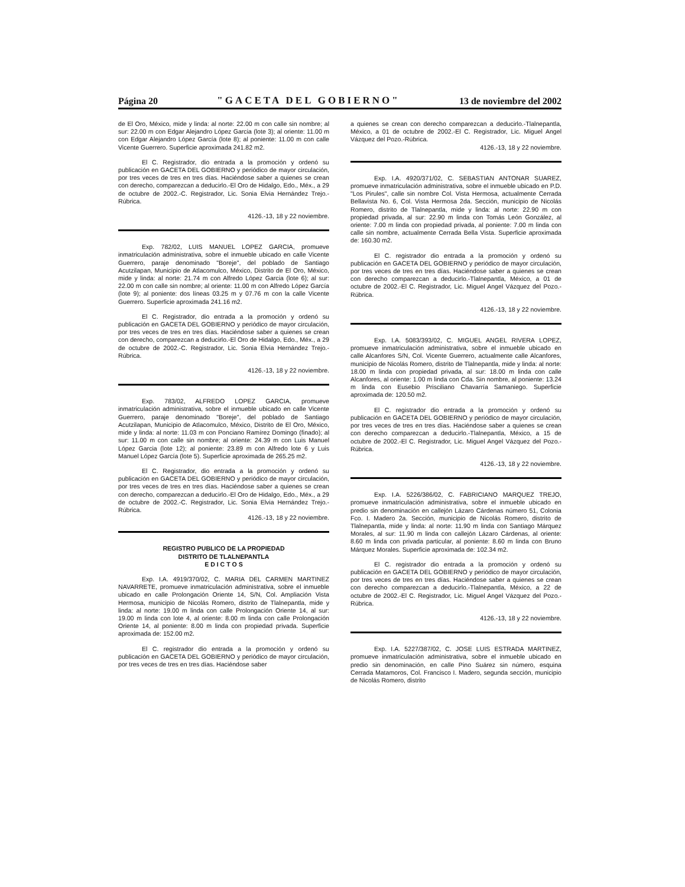Página 20 "GACETA DEL GOBIERNO" 13 de noviembre del 2002
de El Oro, México, mide y linda: al norte: 22.00 m con calle sin nombre; al sur: 22.00 m con Edgar Alejandro López Garcia (lote 3); al oriente: 11.00 m con Edgar Alejandro López García (lote 8); al poniente: 11.00 m con calle Vicente Guerrero. Superficie aproximada 241.82 m2.
El C. Registrador, dio entrada a la promoción y ordenó su publicación en GACETA DEL GOBIERNO y periódico de mayor circulación, por tres veces de tres en tres días. Haciéndose saber a quienes se crean con derecho, comparezcan a deducirlo.-El Oro de Hidalgo, Edo., Méx., a 29 de octubre de 2002.-C. Registrador, Lic. Sonia Elvia Hernández Trejo.-Rúbrica.
4126.-13, 18 y 22 noviembre.
Exp. 782/02, LUIS MANUEL LOPEZ GARCIA, promueve inmatriculación administrativa, sobre el inmueble ubicado en calle Vicente Guerrero, paraje denominado "Boreje", del poblado de Santiago Acutzilapan, Municipio de Atlacomulco, México, Distrito de El Oro, México, mide y linda: al norte: 21.74 m con Alfredo López Garcia (lote 6); al sur: 22.00 m con calle sin nombre; al oriente: 11.00 m con Alfredo López García (lote 9); al poniente: dos líneas 03.25 m y 07.76 m con la calle Vicente Guerrero. Superficie aproximada 241.16 m2.
El C. Registrador, dio entrada a la promoción y ordenó su publicación en GACETA DEL GOBIERNO y periódico de mayor circulación, por tres veces de tres en tres días. Haciéndose saber a quienes se crean con derecho, comparezcan a deducirlo.-El Oro de Hidalgo, Edo., Méx., a 29 de octubre de 2002.-C. Registrador, Lic. Sonia Elvia Hernández Trejo.-Rúbrica.
4126.-13, 18 y 22 noviembre.
Exp. 783/02, ALFREDO LOPEZ GARCIA, promueve inmatriculación administrativa, sobre el inmueble ubicado en calle Vicente Guerrero, paraje denominado "Boreje", del poblado de Santiago Acutzilapan, Municipio de Atlacomulco, México, Distrito de El Oro, México, mide y linda: al norte: 11.03 m con Ponciano Ramírez Domingo (finado); al sur: 11.00 m con calle sin nombre; al oriente: 24.39 m con Luis Manuel López Garcia (lote 12); al poniente: 23.89 m con Alfredo lote 6 y Luis Manuel López García (lote 5). Superficie aproximada de 265.25 m2.
El C. Registrador, dio entrada a la promoción y ordenó su publicación en GACETA DEL GOBIERNO y periódico de mayor circulación, por tres veces de tres en tres días. Haciéndose saber a quienes se crean con derecho, comparezcan a deducirlo.-El Oro de Hidalgo, Edo., Méx., a 29 de octubre de 2002.-C. Registrador, Lic. Sonia Elvia Hernández Trejo.-Rúbrica.
4126.-13, 18 y 22 noviembre.
REGISTRO PUBLICO DE LA PROPIEDAD
DISTRITO DE TLALNEPANTLA
E D I C T O S
Exp. I.A. 4919/370/02, C. MARIA DEL CARMEN MARTINEZ NAVARRETE, promueve inmatriculación administrativa, sobre el inmueble ubicado en calle Prolongación Oriente 14, S/N, Col. Ampliación Vista Hermosa, municipio de Nicolás Romero, distrito de Tlalnepantla, mide y linda: al norte: 19.00 m linda con calle Prolongación Oriente 14, al sur: 19.00 m linda con lote 4, al oriente: 8.00 m linda con calle Prolongación Oriente 14, al poniente: 8.00 m linda con propiedad privada. Superficie aproximada de: 152.00 m2.
El C. registrador dio entrada a la promoción y ordenó su publicación en GACETA DEL GOBIERNO y periódico de mayor circulación, por tres veces de tres en tres días. Haciéndose saber
a quienes se crean con derecho comparezcan a deducirlo.-Tlalnepantla, México, a 01 de octubre de 2002.-El C. Registrador, Lic. Miguel Angel Vázquez del Pozo.-Rúbrica.
4126.-13, 18 y 22 noviembre.
Exp. I.A. 4920/371/02, C. SEBASTIAN ANTONAR SUAREZ, promueve inmatriculación administrativa, sobre el inmueble ubicado en P.D. "Los Pirules", calle sin nombre Col. Vista Hermosa, actualmente Cerrada Bellavista No. 6, Col. Vista Hermosa 2da. Sección, municipio de Nicolás Romero, distrito de Tlalnepantla, mide y linda: al norte: 22.90 m con propiedad privada, al sur: 22.90 m linda con Tomás León González, al oriente: 7.00 m linda con propiedad privada, al poniente: 7.00 m linda con calle sin nombre, actualmente Cerrada Bella Vista. Superficie aproximada de: 160.30 m2.
El C. registrador dio entrada a la promoción y ordenó su publicación en GACETA DEL GOBIERNO y periódico de mayor circulación, por tres veces de tres en tres días. Haciéndose saber a quienes se crean con derecho comparezcan a deducirlo.-Tlalnepantla, México, a 01 de octubre de 2002.-El C. Registrador, Lic. Miguel Angel Vázquez del Pozo.-Rúbrica.
4126.-13, 18 y 22 noviembre.
Exp. I.A. 5083/393/02, C. MIGUEL ANGEL RIVERA LOPEZ, promueve inmatriculación administrativa, sobre el inmueble ubicado en calle Alcanfores S/N, Col. Vicente Guerrero, actualmente calle Alcanfores, municipio de Nicolás Romero, distrito de Tlalnepantla, mide y linda: al norte: 18.00 m linda con propiedad privada, al sur: 18.00 m linda con calle Alcanfores, al oriente: 1.00 m linda con Cda. Sin nombre, al poniente: 13.24 m linda con Eusebio Prisciliano Chavarría Samaniego. Superficie aproximada de: 120.50 m2.
El C. registrador dio entrada a la promoción y ordenó su publicación en GACETA DEL GOBIERNO y periódico de mayor circulación, por tres veces de tres en tres días. Haciéndose saber a quienes se crean con derecho comparezcan a deducirlo.-Tlalnepantla, México, a 15 de octubre de 2002.-El C. Registrador, Lic. Miguel Angel Vázquez del Pozo.-Rúbrica.
4126.-13, 18 y 22 noviembre.
Exp. I.A. 5226/386/02, C. FABRICIANO MARQUEZ TREJO, promueve inmatriculación administrativa, sobre el inmueble ubicado en predio sin denominación en callejón Lázaro Cárdenas número 51, Colonia Fco. I. Madero 2a. Sección, municipio de Nicolás Romero, distrito de Tlalnepantla, mide y linda: al norte: 11.90 m linda con Santiago Márquez Morales, al sur: 11.90 m linda con callejón Lázaro Cárdenas, al oriente: 8.60 m linda con privada particular, al poniente: 8.60 m linda con Bruno Márquez Morales. Superficie aproximada de: 102.34 m2.
El C. registrador dio entrada a la promoción y ordenó su publicación en GACETA DEL GOBIERNO y periódico de mayor circulación, por tres veces de tres en tres días. Haciéndose saber a quienes se crean con derecho comparezcan a deducirlo.-Tlalnepantla, México, a 22 de octubre de 2002.-El C. Registrador, Lic. Miguel Angel Vázquez del Pozo.-Rúbrica.
4126.-13, 18 y 22 noviembre.
Exp. I.A. 5227/387/02, C. JOSE LUIS ESTRADA MARTINEZ, promueve inmatriculación administrativa, sobre el inmueble ubicado en predio sin denominación, en calle Pino Suárez sin número, esquina Cerrada Matamoros, Col. Francisco I. Madero, segunda sección, municipio de Nicolás Romero, distrito